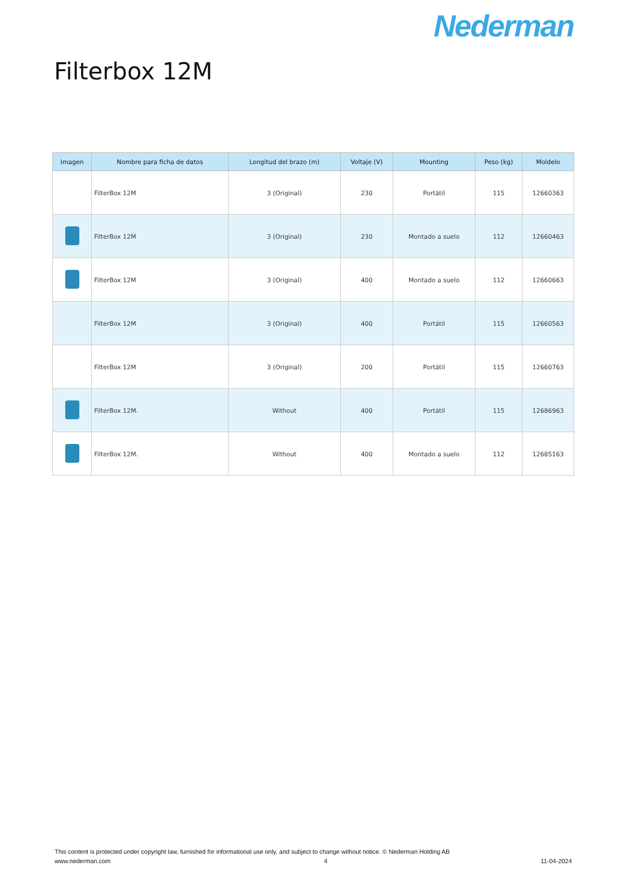Nederman
Filterbox 12M
| Imagen | Nombre para ficha de datos | Longitud del brazo (m) | Voltaje (V) | Mounting | Peso (kg) | Moldelo |
| --- | --- | --- | --- | --- | --- | --- |
| | FilterBox 12M | 3 (Original) | 230 | Portátil | 115 | 12660363 |
| | FilterBox 12M | 3 (Original) | 230 | Montado a suelo | 112 | 12660463 |
| | FilterBox 12M | 3 (Original) | 400 | Montado a suelo | 112 | 12660663 |
| | FilterBox 12M | 3 (Original) | 400 | Portátil | 115 | 12660563 |
| | FilterBox 12M | 3 (Original) | 200 | Portátil | 115 | 12660763 |
| | FilterBox 12M. | Without | 400 | Portátil | 115 | 12686963 |
| | FilterBox 12M. | Without | 400 | Montado a suelo | 112 | 12685163 |
This content is protected under copyright law, furnished for informational use only, and subject to change without notice. © Nederman Holding AB
www.nederman.com 4 11-04-2024